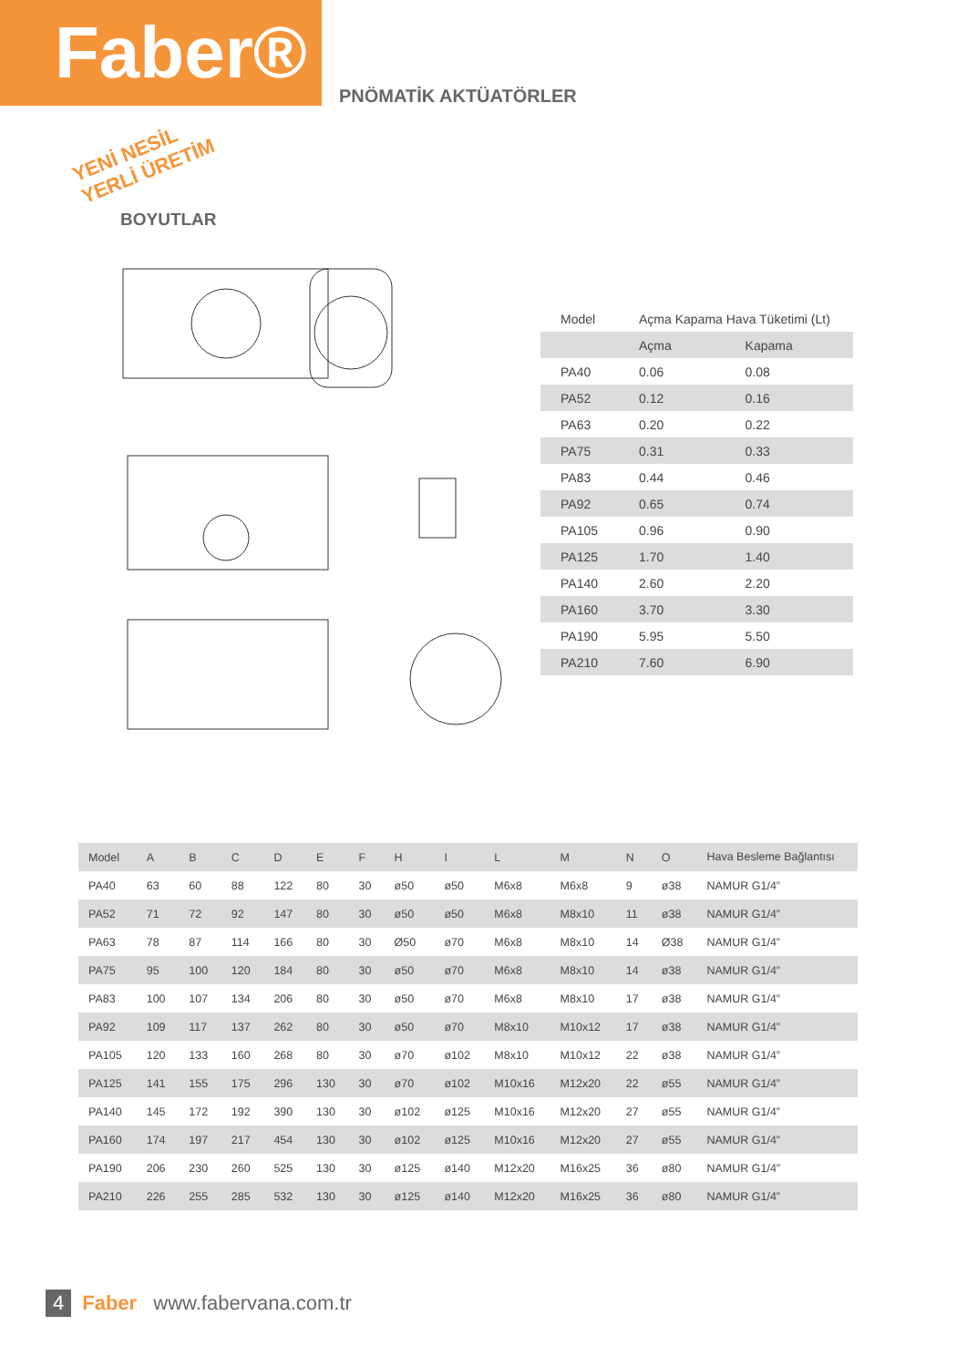Faber®
PNÖMATİK AKTÜATÖRLER
YENİ NESİL
YERLİ ÜRETİM
BOYUTLAR
| Model | Açma Kapama Hava Tüketimi (Lt) | |
| | Açma | Kapama |
| PA40 | 0.06 | 0.08 |
| PA52 | 0.12 | 0.16 |
| PA63 | 0.20 | 0.22 |
| PA75 | 0.31 | 0.33 |
| PA83 | 0.44 | 0.46 |
| PA92 | 0.65 | 0.74 |
| PA105 | 0.96 | 0.90 |
| PA125 | 1.70 | 1.40 |
| PA140 | 2.60 | 2.20 |
| PA160 | 3.70 | 3.30 |
| PA190 | 5.95 | 5.50 |
| PA210 | 7.60 | 6.90 |
| Model | A | B | C | D | E | F | H | I | L | M | N | O | Hava Besleme Bağlantısı |
| --- | --- | --- | --- | --- | --- | --- | --- | --- | --- | --- | --- | --- | --- |
| PA40 | 63 | 60 | 88 | 122 | 80 | 30 | ø50 | ø50 | M6x8 | M6x8 | 9 | ø38 | NAMUR G1/4” |
| PA52 | 71 | 72 | 92 | 147 | 80 | 30 | ø50 | ø50 | M6x8 | M8x10 | 11 | ø38 | NAMUR G1/4” |
| PA63 | 78 | 87 | 114 | 166 | 80 | 30 | Ø50 | ø70 | M6x8 | M8x10 | 14 | Ø38 | NAMUR G1/4” |
| PA75 | 95 | 100 | 120 | 184 | 80 | 30 | ø50 | ø70 | M6x8 | M8x10 | 14 | ø38 | NAMUR G1/4” |
| PA83 | 100 | 107 | 134 | 206 | 80 | 30 | ø50 | ø70 | M6x8 | M8x10 | 17 | ø38 | NAMUR G1/4” |
| PA92 | 109 | 117 | 137 | 262 | 80 | 30 | ø50 | ø70 | M8x10 | M10x12 | 17 | ø38 | NAMUR G1/4” |
| PA105 | 120 | 133 | 160 | 268 | 80 | 30 | ø70 | ø102 | M8x10 | M10x12 | 22 | ø38 | NAMUR G1/4” |
| PA125 | 141 | 155 | 175 | 296 | 130 | 30 | ø70 | ø102 | M10x16 | M12x20 | 22 | ø55 | NAMUR G1/4” |
| PA140 | 145 | 172 | 192 | 390 | 130 | 30 | ø102 | ø125 | M10x16 | M12x20 | 27 | ø55 | NAMUR G1/4” |
| PA160 | 174 | 197 | 217 | 454 | 130 | 30 | ø102 | ø125 | M10x16 | M12x20 | 27 | ø55 | NAMUR G1/4” |
| PA190 | 206 | 230 | 260 | 525 | 130 | 30 | ø125 | ø140 | M12x20 | M16x25 | 36 | ø80 | NAMUR G1/4” |
| PA210 | 226 | 255 | 285 | 532 | 130 | 30 | ø125 | ø140 | M12x20 | M16x25 | 36 | ø80 | NAMUR G1/4” |
4 Faber www.fabervana.com.tr